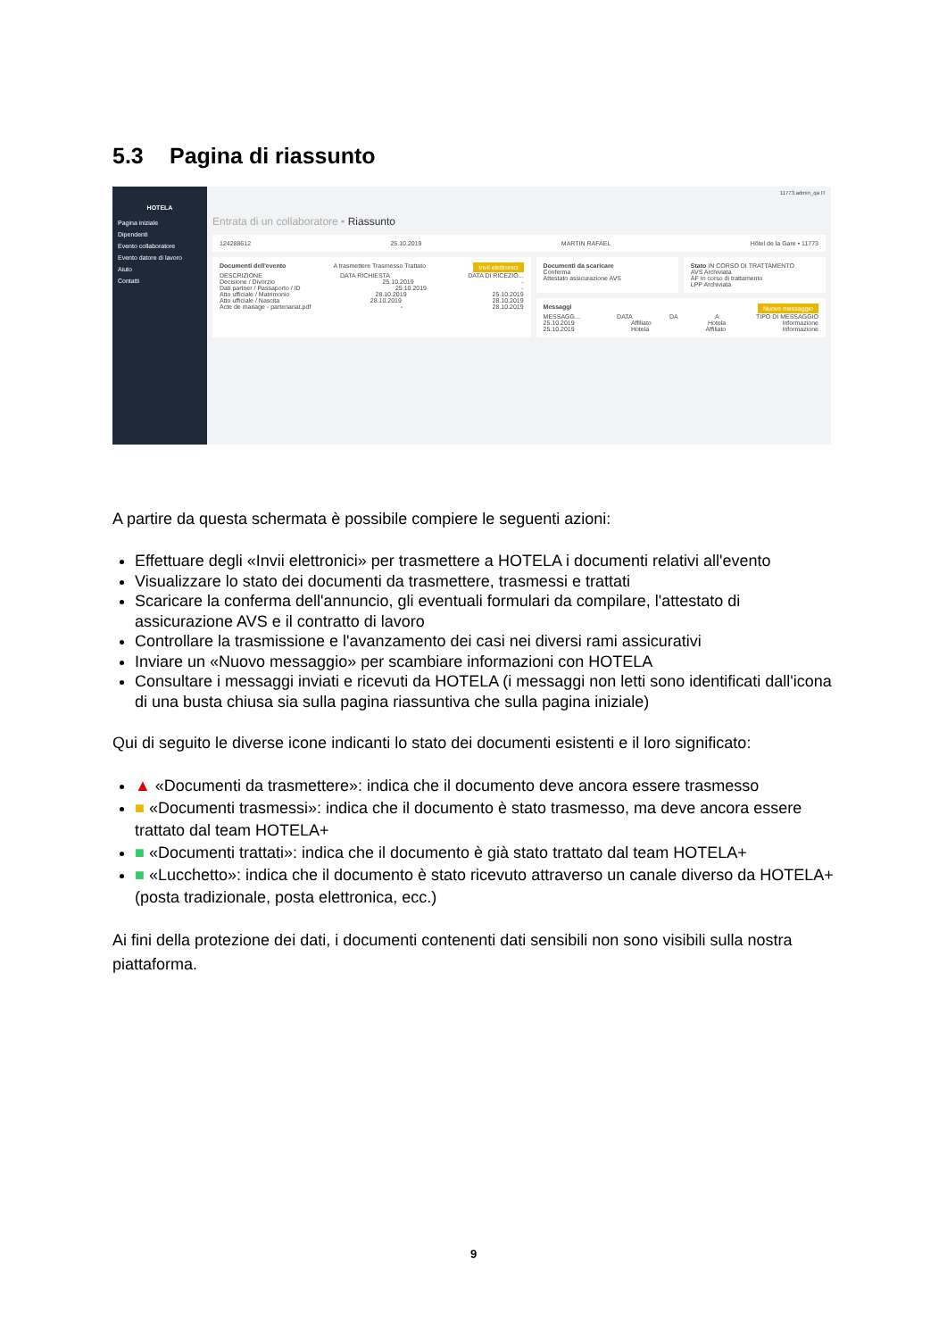5.3 Pagina di riassunto
HOTELA
Pagina iniziale
Dipendenti
Evento collaboratore
Evento datore di lavoro
Aiuto
Contatti
11773.admin_qa IT
Entrata di un collaboratore • Riassunto
124288612 25.10.2019 MARTIN RAFAEL Hôtel de la Gare • 11773
Documenti dell'evento A trasmettere Trasmesso Trattato Invii elettronici
DESCRIZIONE DATA RICHIESTA DATA DI RICEZIO...
Decisione / Divorzio 25.10.2019 -
Dati partner / Passaporto / ID 25.10.2019 -
Atto ufficiale / Matrimonio 28.10.2019 25.10.2019
Atto ufficiale / Nascita 28.10.2019 28.10.2019
Acte de mariage - partenariat.pdf - 28.10.2019
Documenti da scaricare
Conferma
Attestato assicurazione AVS
Stato IN CORSO DI TRATTAMENTO
AVS Archiviata
AF In corso di trattamento
LPP Archiviata
Messaggi Nuovo messaggio
MESSAGG... DATA DA A TIPO DI MESSAGGIO
25.10.2019 Affiliato Hotela Informazione
25.10.2019 Hotela Affiliato Informazione
A partire da questa schermata è possibile compiere le seguenti azioni:
Effettuare degli «Invii elettronici» per trasmettere a HOTELA i documenti relativi all'evento
Visualizzare lo stato dei documenti da trasmettere, trasmessi e trattati
Scaricare la conferma dell'annuncio, gli eventuali formulari da compilare, l'attestato di assicurazione AVS e il contratto di lavoro
Controllare la trasmissione e l'avanzamento dei casi nei diversi rami assicurativi
Inviare un «Nuovo messaggio» per scambiare informazioni con HOTELA
Consultare i messaggi inviati e ricevuti da HOTELA (i messaggi non letti sono identificati dall'icona di una busta chiusa sia sulla pagina riassuntiva che sulla pagina iniziale)
Qui di seguito le diverse icone indicanti lo stato dei documenti esistenti e il loro significato:
▲ «Documenti da trasmettere»: indica che il documento deve ancora essere trasmesso
■ «Documenti trasmessi»: indica che il documento è stato trasmesso, ma deve ancora essere trattato dal team HOTELA+
■ «Documenti trattati»: indica che il documento è già stato trattato dal team HOTELA+
■ «Lucchetto»: indica che il documento è stato ricevuto attraverso un canale diverso da HOTELA+ (posta tradizionale, posta elettronica, ecc.)
Ai fini della protezione dei dati, i documenti contenenti dati sensibili non sono visibili sulla nostra piattaforma.
9